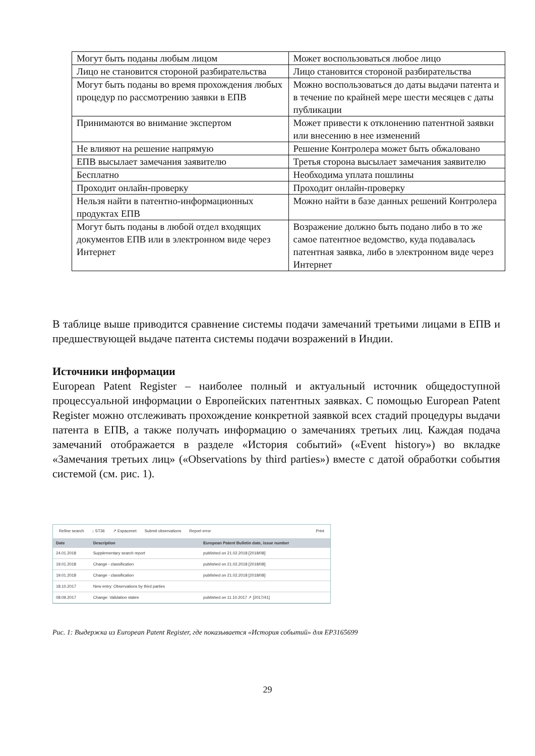| Могут быть поданы любым лицом | Может воспользоваться любое лицо |
| Лицо не становится стороной разбирательства | Лицо становится стороной разбирательства |
| Могут быть поданы во время прохождения любых процедур по рассмотрению заявки в ЕПВ | Можно воспользоваться до даты выдачи патента и в течение по крайней мере шести месяцев с даты публикации |
| Принимаются во внимание экспертом | Может привести к отклонению патентной заявки или внесению в нее изменений |
| Не влияют на решение напрямую | Решение Контролера может быть обжаловано |
| ЕПВ высылает замечания заявителю | Третья сторона высылает замечания заявителю |
| Бесплатно | Необходима уплата пошлины |
| Проходит онлайн-проверку | Проходит онлайн-проверку |
| Нельзя найти в патентно-информационных продуктах ЕПВ | Можно найти в базе данных решений Контролера |
| Могут быть поданы в любой отдел входящих документов ЕПВ или в электронном виде через Интернет | Возражение должно быть подано либо в то же самое патентное ведомство, куда подавалась патентная заявка, либо в электронном виде через Интернет |
В таблице выше приводится сравнение системы подачи замечаний третьими лицами в ЕПВ и предшествующей выдаче патента системы подачи возражений в Индии.
Источники информации
European Patent Register – наиболее полный и актуальный источник общедоступной процессуальной информации о Европейских патентных заявках. С помощью European Patent Register можно отслеживать прохождение конкретной заявкой всех стадий процедуры выдачи патента в ЕПВ, а также получать информацию о замечаниях третьих лиц. Каждая подача замечаний отображается в разделе «История событий» («Event history») во вкладке «Замечания третьих лиц» («Observations by third parties») вместе с датой обработки события системой (см. рис. 1).
Refine search ↓ ST36 ↗ Espacenet Submit observations Report error Print
| Date | Description | European Patent Bulletin date, issue number |
| --- | --- | --- |
| 24.01.2018 | Supplementary search report | published on 21.02.2018 [2018/08] |
| 19.01.2018 | Change - classification | published on 21.02.2018 [2018/08] |
| 19.01.2018 | Change - classification | published on 21.02.2018 [2018/08] |
| 18.10.2017 | New entry: Observations by third parties | |
| 08.09.2017 | Change: Validation states | published on 11.10.2017 ↗ [2017/41] |
Рис. 1: Выдержка из European Patent Register, где показывается «История событий» для EP3165699
29